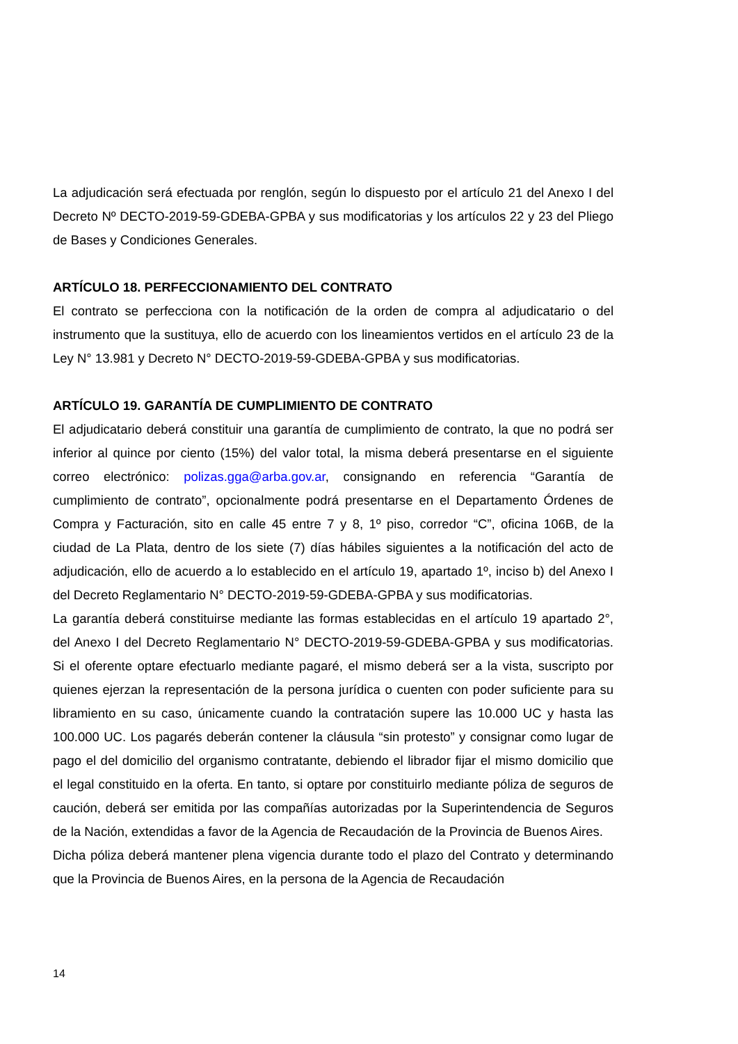La adjudicación será efectuada por renglón, según lo dispuesto por el artículo 21 del Anexo I del Decreto Nº DECTO-2019-59-GDEBA-GPBA y sus modificatorias y los artículos 22 y 23 del Pliego de Bases y Condiciones Generales.
ARTÍCULO 18. PERFECCIONAMIENTO DEL CONTRATO
El contrato se perfecciona con la notificación de la orden de compra al adjudicatario o del instrumento que la sustituya, ello de acuerdo con los lineamientos vertidos en el artículo 23 de la Ley N° 13.981 y Decreto N° DECTO-2019-59-GDEBA-GPBA y sus modificatorias.
ARTÍCULO 19. GARANTÍA DE CUMPLIMIENTO DE CONTRATO
El adjudicatario deberá constituir una garantía de cumplimiento de contrato, la que no podrá ser inferior al quince por ciento (15%) del valor total, la misma deberá presentarse en el siguiente correo electrónico: polizas.gga@arba.gov.ar, consignando en referencia “Garantía de cumplimiento de contrato”, opcionalmente podrá presentarse en el Departamento Órdenes de Compra y Facturación, sito en calle 45 entre 7 y 8, 1º piso, corredor “C”, oficina 106B, de la ciudad de La Plata, dentro de los siete (7) días hábiles siguientes a la notificación del acto de adjudicación, ello de acuerdo a lo establecido en el artículo 19, apartado 1º, inciso b) del Anexo I del Decreto Reglamentario N° DECTO-2019-59-GDEBA-GPBA y sus modificatorias.
La garantía deberá constituirse mediante las formas establecidas en el artículo 19 apartado 2°, del Anexo I del Decreto Reglamentario N° DECTO-2019-59-GDEBA-GPBA y sus modificatorias. Si el oferente optare efectuarlo mediante pagaré, el mismo deberá ser a la vista, suscripto por quienes ejerzan la representación de la persona jurídica o cuenten con poder suficiente para su libramiento en su caso, únicamente cuando la contratación supere las 10.000 UC y hasta las 100.000 UC. Los pagarés deberán contener la cláusula “sin protesto” y consignar como lugar de pago el del domicilio del organismo contratante, debiendo el librador fijar el mismo domicilio que el legal constituido en la oferta. En tanto, si optare por constituirlo mediante póliza de seguros de caución, deberá ser emitida por las compañías autorizadas por la Superintendencia de Seguros de la Nación, extendidas a favor de la Agencia de Recaudación de la Provincia de Buenos Aires.
Dicha póliza deberá mantener plena vigencia durante todo el plazo del Contrato y determinando que la Provincia de Buenos Aires, en la persona de la Agencia de Recaudación
14